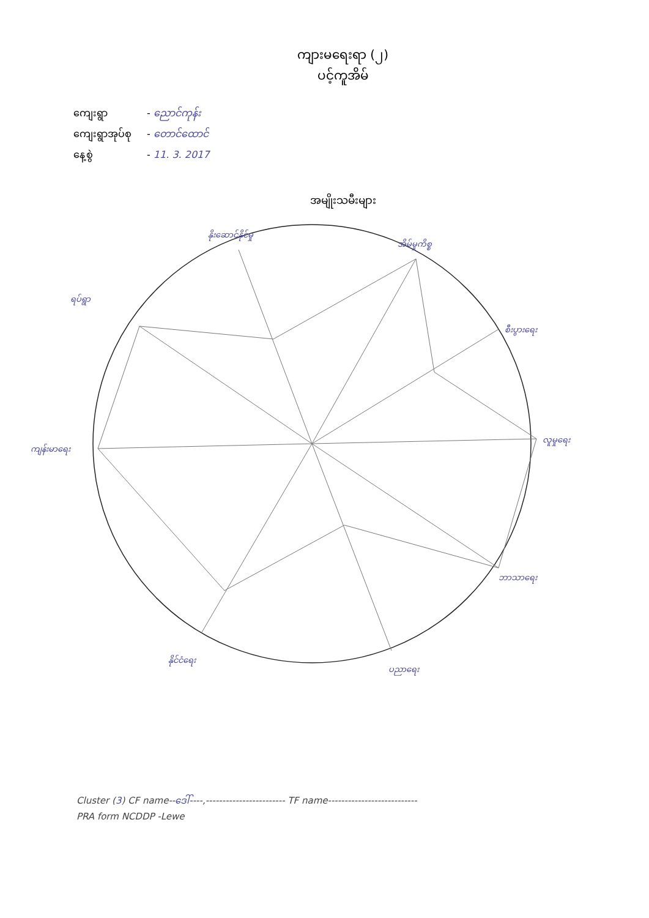ကျားမရေးရာ (၂)
ပင့်ကူအိမ်
ကျေးရွာ - ညောင်ကုန်း
ကျေးရွာအုပ်စု - တောင်ထောင်
နေ့စွဲ - 11. 3. 2017
အမျိုးသမီးများ
နိုးဆောင်နိုင်မှု
အိမ်မှုကိစ္စ
စီးပွားရေး
လူမှုရေး
ဘာသာရေး
ပညာရေး
နိုင်ငံရေး
ကျန်းမာရေး
ရပ်ရွာ
Cluster (3) CF name--ဒေါ်----,------------------------ TF name---------------------------
PRA form NCDDP -Lewe